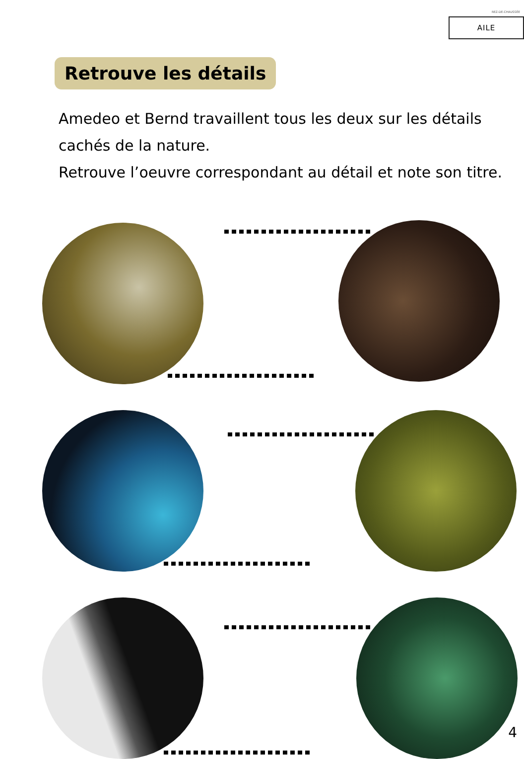REZ-DE-CHAUSSÉE
AILE
Retrouve les détails
Amedeo et Bernd travaillent tous les deux sur les détails cachés de la nature.
Retrouve l’oeuvre correspondant au détail et note son titre.
4